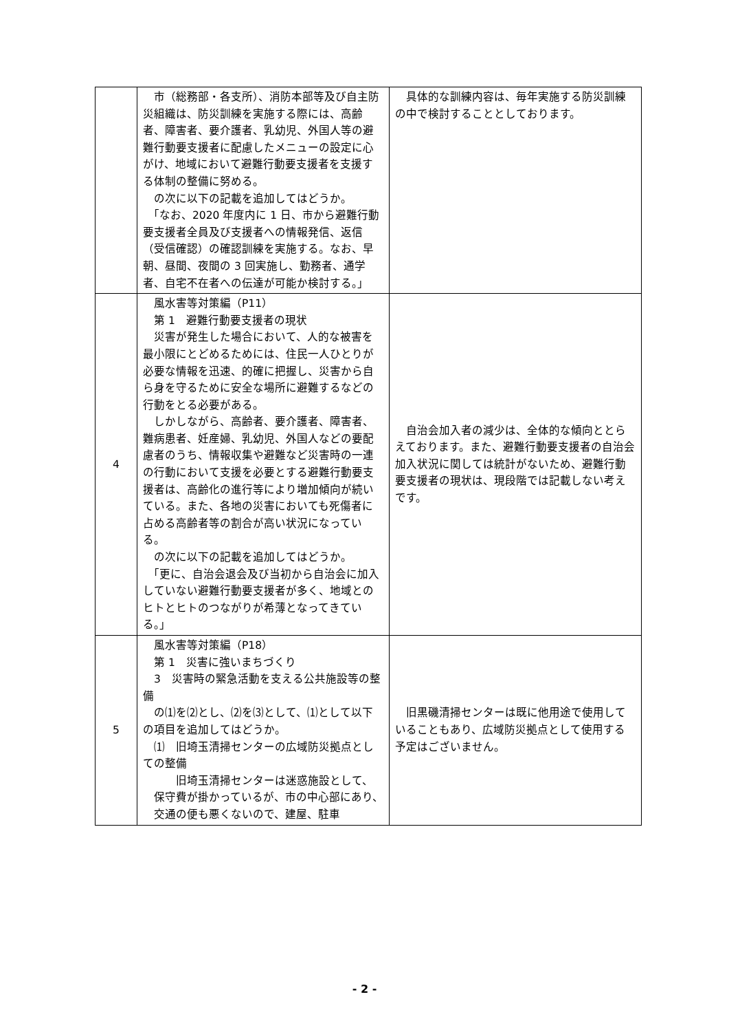| | 市（総務部・各支所）、消防本部等及び自主防災組織は、防災訓練を実施する際には、高齢者、障害者、要介護者、乳幼児、外国人等の避難行動要支援者に配慮したメニューの設定に心がけ、地域において避難行動要支援者を支援する体制の整備に努める。 の次に以下の記載を追加してはどうか。 「なお、2020 年度内に 1 日、市から避難行動要支援者全員及び支援者への情報発信、返信（受信確認）の確認訓練を実施する。なお、早朝、昼間、夜間の 3 回実施し、勤務者、通学者、自宅不在者への伝達が可能か検討する。」 | 具体的な訓練内容は、毎年実施する防災訓練の中で検討することとしております。 |
| 4 | 風水害等対策編（P11） 第 1 避難行動要支援者の現状 災害が発生した場合において、人的な被害を最小限にとどめるためには、住民一人ひとりが必要な情報を迅速、的確に把握し、災害から自ら身を守るために安全な場所に避難するなどの行動をとる必要がある。 しかしながら、高齢者、要介護者、障害者、難病患者、妊産婦、乳幼児、外国人などの要配慮者のうち、情報収集や避難など災害時の一連の行動において支援を必要とする避難行動要支援者は、高齢化の進行等により増加傾向が続いている。また、各地の災害においても死傷者に占める高齢者等の割合が高い状況になっている。 の次に以下の記載を追加してはどうか。 「更に、自治会退会及び当初から自治会に加入していない避難行動要支援者が多く、地域とのヒトとヒトのつながりが希薄となってきている。」 | 自治会加入者の減少は、全体的な傾向ととらえております。また、避難行動要支援者の自治会加入状況に関しては統計がないため、避難行動要支援者の現状は、現段階では記載しない考えです。 |
| 5 | 風水害等対策編（P18） 第 1 災害に強いまちづくり 3 災害時の緊急活動を支える公共施設等の整備 の⑴を⑵とし、⑵を⑶として、⑴として以下の項目を追加してはどうか。 ⑴ 旧埼玉清掃センターの広域防災拠点としての整備 旧埼玉清掃センターは迷惑施設として、保守費が掛かっているが、市の中心部にあり、交通の便も悪くないので、建屋、駐車 | 旧黒磯清掃センターは既に他用途で使用していることもあり、広域防災拠点として使用する予定はございません。 |
- 2 -